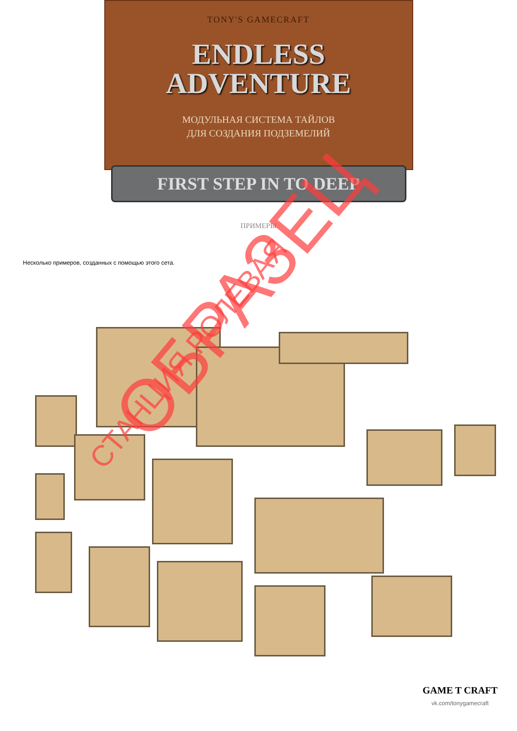TONY'S GAMECRAFT
ENDLESS
ADVENTURE
МОДУЛЬНАЯ СИСТЕМА ТАЙЛОВ
ДЛЯ СОЗДАНИЯ ПОДЗЕМЕЛИЙ
FIRST STEP IN TO DEEP
ПРИМЕРЫ
Несколько примеров, созданных с помощью этого сета.
СТАНЦИЯ РОЛЕВАЯ ОБРАЗЕЦ
GAME T CRAFT
vk.com/tonygamecraft